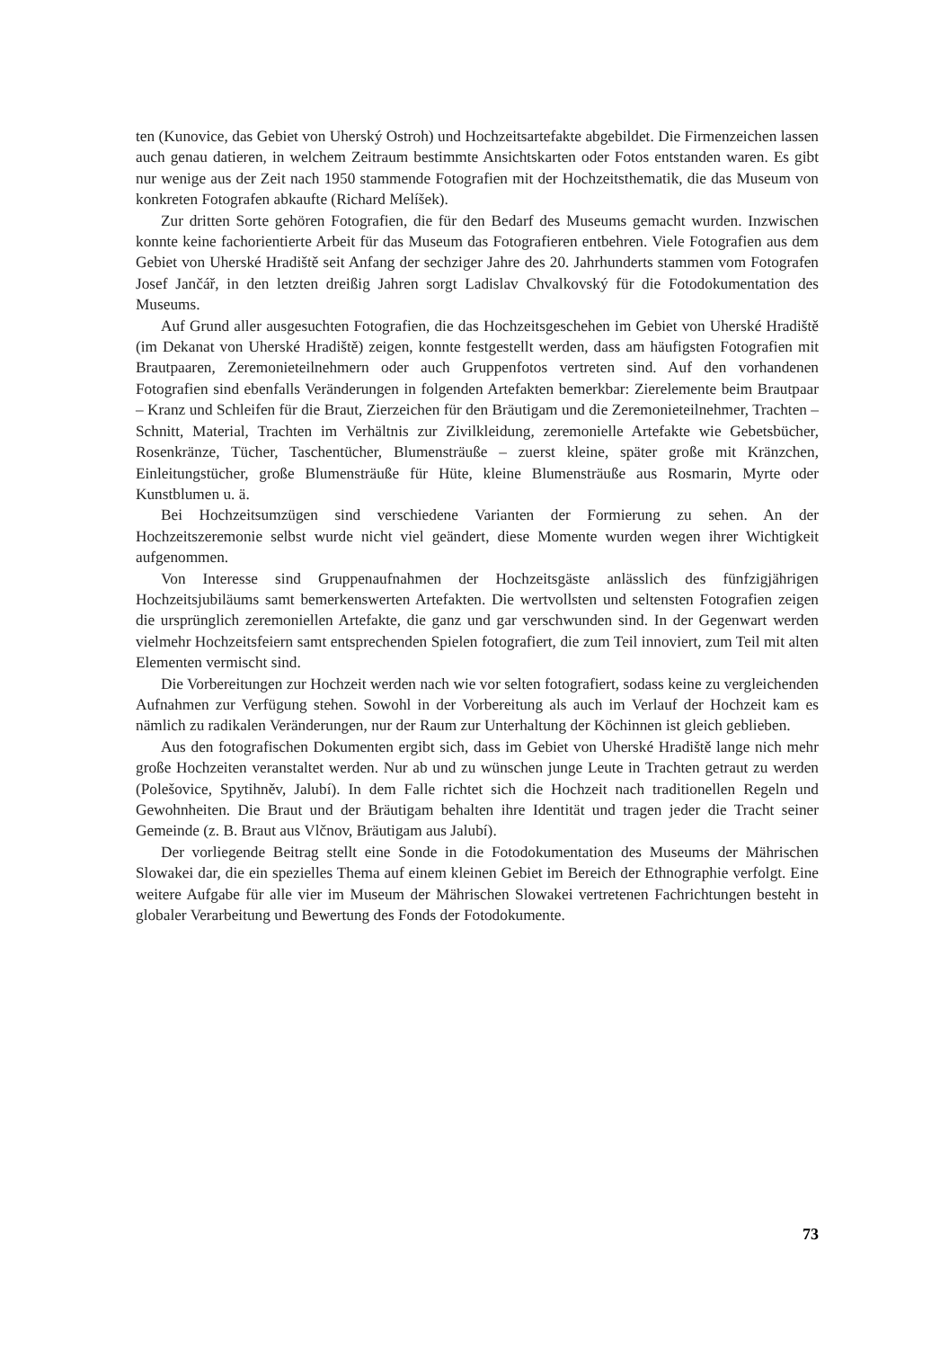ten (Kunovice, das Gebiet von Uherský Ostroh) und Hochzeitsartefakte abgebildet. Die Firmenzeichen lassen auch genau datieren, in welchem Zeitraum bestimmte Ansichtskarten oder Fotos entstanden waren. Es gibt nur wenige aus der Zeit nach 1950 stammende Fotografien mit der Hochzeitsthematik, die das Museum von konkreten Fotografen abkaufte (Richard Melíšek).
Zur dritten Sorte gehören Fotografien, die für den Bedarf des Museums gemacht wurden. Inzwischen konnte keine fachorientierte Arbeit für das Museum das Fotografieren entbehren. Viele Fotografien aus dem Gebiet von Uherské Hradiště seit Anfang der sechziger Jahre des 20. Jahrhunderts stammen vom Fotografen Josef Jančář, in den letzten dreißig Jahren sorgt Ladislav Chvalkovský für die Fotodokumentation des Museums.
Auf Grund aller ausgesuchten Fotografien, die das Hochzeitsgeschehen im Gebiet von Uherské Hradiště (im Dekanat von Uherské Hradiště) zeigen, konnte festgestellt werden, dass am häufigsten Fotografien mit Brautpaaren, Zeremonieteilnehmern oder auch Gruppenfotos vertreten sind. Auf den vorhandenen Fotografien sind ebenfalls Veränderungen in folgenden Artefakten bemerkbar: Zierelemente beim Brautpaar – Kranz und Schleifen für die Braut, Zierzeichen für den Bräutigam und die Zeremonieteilnehmer, Trachten – Schnitt, Material, Trachten im Verhältnis zur Zivilkleidung, zeremonielle Artefakte wie Gebetsbücher, Rosenkränze, Tücher, Taschentücher, Blumensträuße – zuerst kleine, später große mit Kränzchen, Einleitungstücher, große Blumensträuße für Hüte, kleine Blumensträuße aus Rosmarin, Myrte oder Kunstblumen u. ä.
Bei Hochzeitsumzügen sind verschiedene Varianten der Formierung zu sehen. An der Hochzeitszeremonie selbst wurde nicht viel geändert, diese Momente wurden wegen ihrer Wichtigkeit aufgenommen.
Von Interesse sind Gruppenaufnahmen der Hochzeitsgäste anlässlich des fünfzigjährigen Hochzeitsjubiläums samt bemerkenswerten Artefakten. Die wertvollsten und seltensten Fotografien zeigen die ursprünglich zeremoniellen Artefakte, die ganz und gar verschwunden sind. In der Gegenwart werden vielmehr Hochzeitsfeiern samt entsprechenden Spielen fotografiert, die zum Teil innoviert, zum Teil mit alten Elementen vermischt sind.
Die Vorbereitungen zur Hochzeit werden nach wie vor selten fotografiert, sodass keine zu vergleichenden Aufnahmen zur Verfügung stehen. Sowohl in der Vorbereitung als auch im Verlauf der Hochzeit kam es nämlich zu radikalen Veränderungen, nur der Raum zur Unterhaltung der Köchinnen ist gleich geblieben.
Aus den fotografischen Dokumenten ergibt sich, dass im Gebiet von Uherské Hradiště lange nich mehr große Hochzeiten veranstaltet werden. Nur ab und zu wünschen junge Leute in Trachten getraut zu werden (Polešovice, Spytihněv, Jalubí). In dem Falle richtet sich die Hochzeit nach traditionellen Regeln und Gewohnheiten. Die Braut und der Bräutigam behalten ihre Identität und tragen jeder die Tracht seiner Gemeinde (z. B. Braut aus Vlčnov, Bräutigam aus Jalubí).
Der vorliegende Beitrag stellt eine Sonde in die Fotodokumentation des Museums der Mährischen Slowakei dar, die ein spezielles Thema auf einem kleinen Gebiet im Bereich der Ethnographie verfolgt. Eine weitere Aufgabe für alle vier im Museum der Mährischen Slowakei vertretenen Fachrichtungen besteht in globaler Verarbeitung und Bewertung des Fonds der Fotodokumente.
73